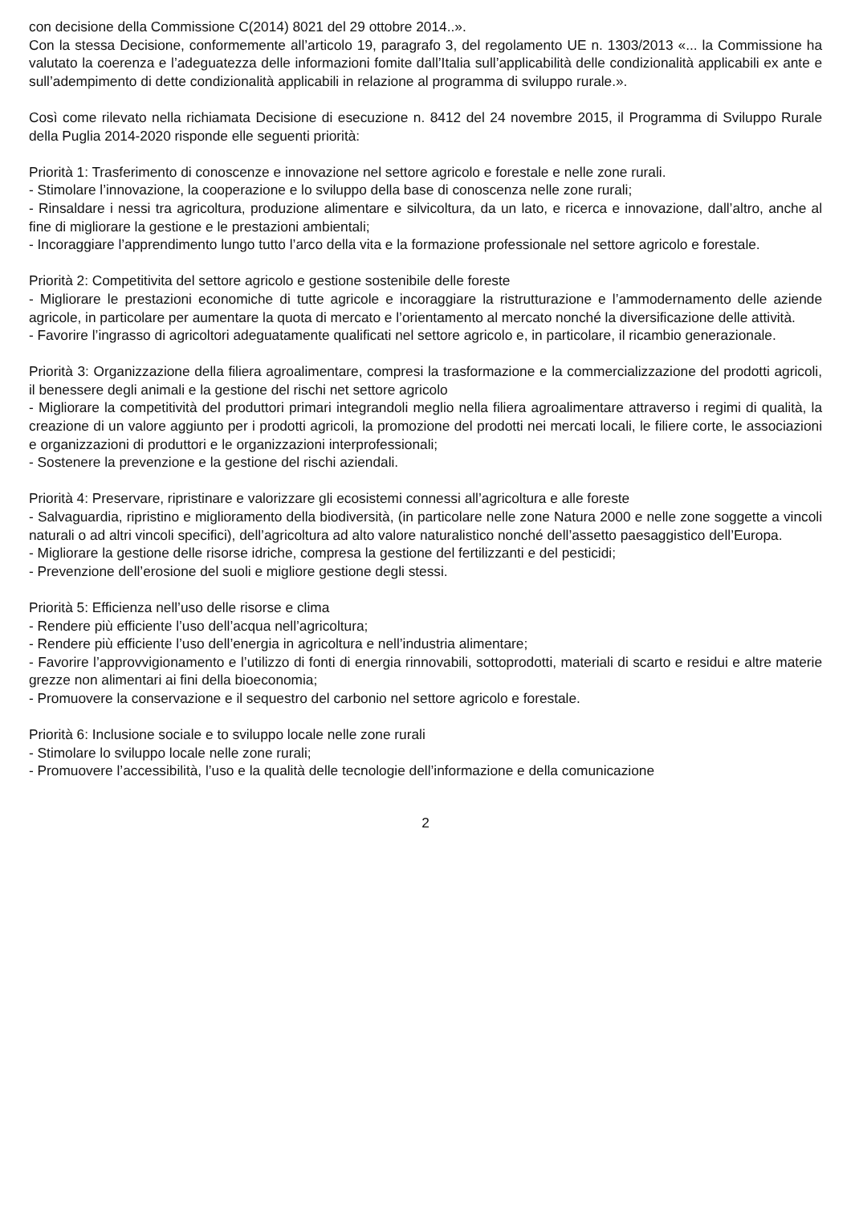con decisione della Commissione C(2014) 8021 del 29 ottobre 2014..».
Con la stessa Decisione, conformemente all’articolo 19, paragrafo 3, del regolamento UE n. 1303/2013 «... la Commissione ha valutato la coerenza e l’adeguatezza delle informazioni fomite dall’Italia sull’applicabilità delle condizionalità applicabili ex ante e sull’adempimento di dette condizionalità applicabili in relazione al programma di sviluppo rurale.».
Così come rilevato nella richiamata Decisione di esecuzione n. 8412 del 24 novembre 2015, il Programma di Sviluppo Rurale della Puglia 2014-2020 risponde elle seguenti priorità:
Priorità 1: Trasferimento di conoscenze e innovazione nel settore agricolo e forestale e nelle zone rurali.
- Stimolare l’innovazione, la cooperazione e lo sviluppo della base di conoscenza nelle zone rurali;
- Rinsaldare i nessi tra agricoltura, produzione alimentare e silvicoltura, da un lato, e ricerca e innovazione, dall’altro, anche al fine di migliorare la gestione e le prestazioni ambientali;
- Incoraggiare l’apprendimento lungo tutto l’arco della vita e la formazione professionale nel settore agricolo e forestale.
Priorità 2: Competitivita del settore agricolo e gestione sostenibile delle foreste
- Migliorare le prestazioni economiche di tutte agricole e incoraggiare la ristrutturazione e l’ammodernamento delle aziende agricole, in particolare per aumentare la quota di mercato e l’orientamento al mercato nonché la diversificazione delle attività.
- Favorire l’ingrasso di agricoltori adeguatamente qualificati nel settore agricolo e, in particolare, il ricambio generazionale.
Priorità 3: Organizzazione della filiera agroalimentare, compresi la trasformazione e la commercializzazione del prodotti agricoli, il benessere degli animali e la gestione del rischi net settore agricolo
- Migliorare la competitività del produttori primari integrandoli meglio nella filiera agroalimentare attraverso i regimi di qualità, la creazione di un valore aggiunto per i prodotti agricoli, la promozione del prodotti nei mercati locali, le filiere corte, le associazioni e organizzazioni di produttori e le organizzazioni interprofessionali;
- Sostenere la prevenzione e la gestione del rischi aziendali.
Priorità 4: Preservare, ripristinare e valorizzare gli ecosistemi connessi all’agricoltura e alle foreste
- Salvaguardia, ripristino e miglioramento della biodiversità, (in particolare nelle zone Natura 2000 e nelle zone soggette a vincoli naturali o ad altri vincoli specifici), dell’agricoltura ad alto valore naturalistico nonché dell’assetto paesaggistico dell’Europa.
- Migliorare la gestione delle risorse idriche, compresa la gestione del fertilizzanti e del pesticidi;
- Prevenzione dell’erosione del suoli e migliore gestione degli stessi.
Priorità 5: Efficienza nell’uso delle risorse e clima
- Rendere più efficiente l’uso dell’acqua nell’agricoltura;
- Rendere più efficiente l’uso dell’energia in agricoltura e nell’industria alimentare;
- Favorire l’approvvigionamento e l’utilizzo di fonti di energia rinnovabili, sottoprodotti, materiali di scarto e residui e altre materie grezze non alimentari ai fini della bioeconomia;
- Promuovere la conservazione e il sequestro del carbonio nel settore agricolo e forestale.
Priorità 6: Inclusione sociale e to sviluppo locale nelle zone rurali
- Stimolare lo sviluppo locale nelle zone rurali;
- Promuovere l’accessibilità, l’uso e la qualità delle tecnologie dell’informazione e della comunicazione
2